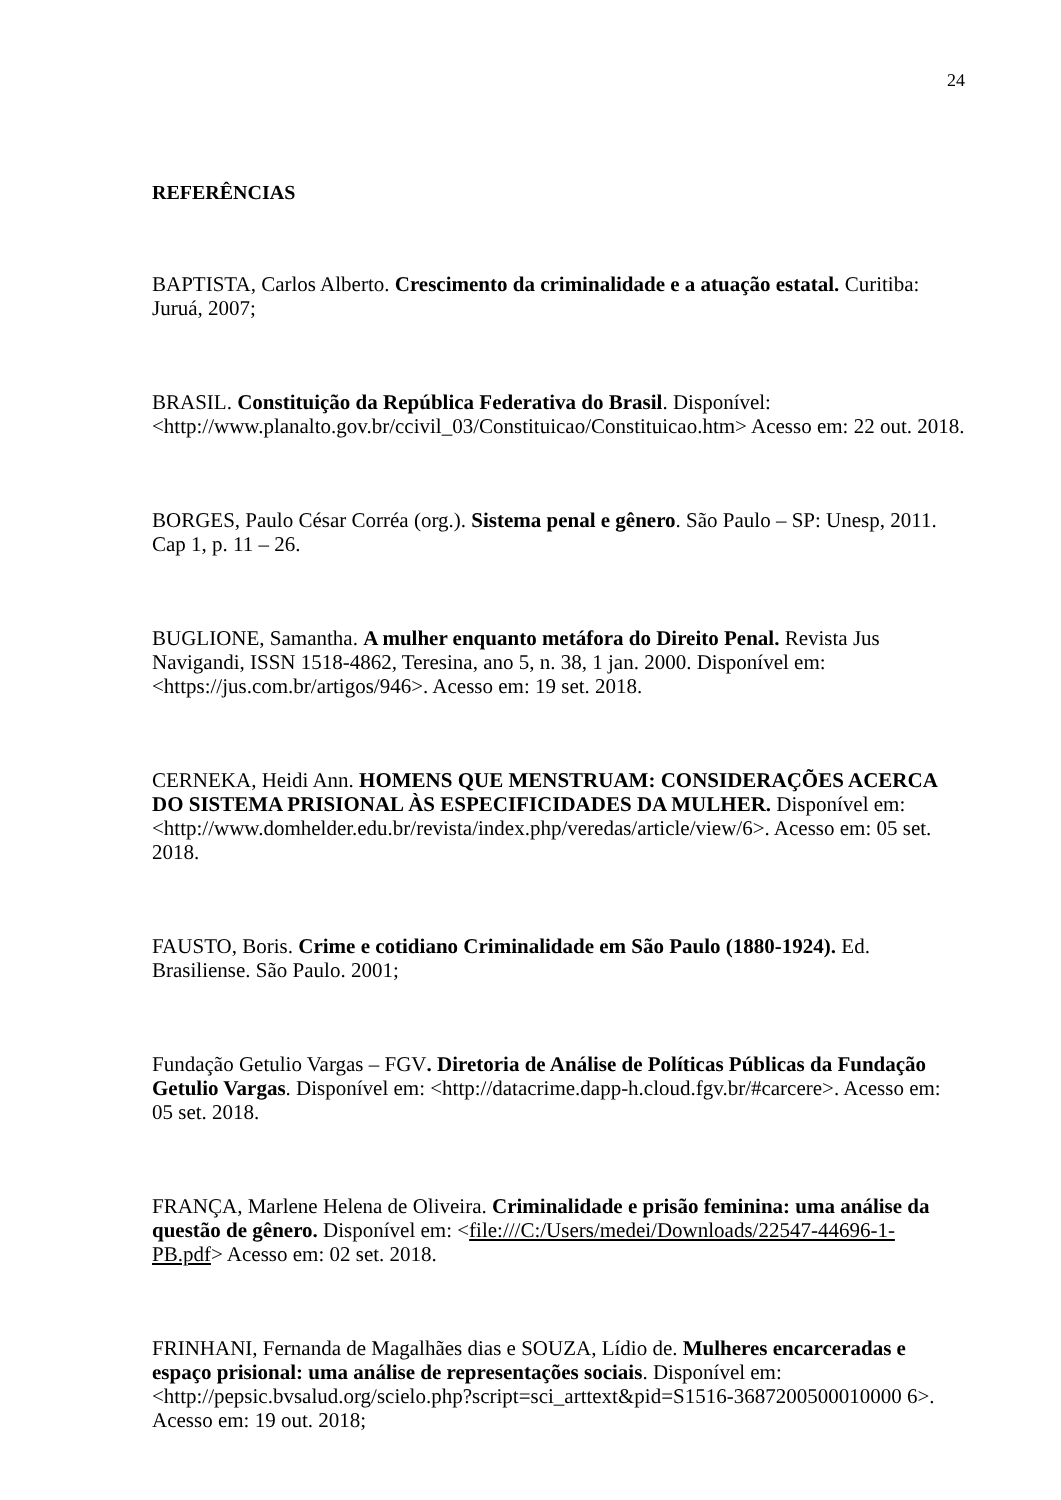24
REFERÊNCIAS
BAPTISTA, Carlos Alberto. Crescimento da criminalidade e a atuação estatal. Curitiba: Juruá, 2007;
BRASIL. Constituição da República Federativa do Brasil. Disponível: <http://www.planalto.gov.br/ccivil_03/Constituicao/Constituicao.htm> Acesso em: 22 out. 2018.
BORGES, Paulo César Corréa (org.). Sistema penal e gênero. São Paulo – SP: Unesp, 2011. Cap 1, p. 11 – 26.
BUGLIONE, Samantha. A mulher enquanto metáfora do Direito Penal. Revista Jus Navigandi, ISSN 1518-4862, Teresina, ano 5, n. 38, 1 jan. 2000. Disponível em: <https://jus.com.br/artigos/946>. Acesso em: 19 set. 2018.
CERNEKA, Heidi Ann. HOMENS QUE MENSTRUAM: CONSIDERAÇÕES ACERCA DO SISTEMA PRISIONAL ÀS ESPECIFICIDADES DA MULHER. Disponível em: <http://www.domhelder.edu.br/revista/index.php/veredas/article/view/6>. Acesso em: 05 set. 2018.
FAUSTO, Boris. Crime e cotidiano Criminalidade em São Paulo (1880-1924). Ed. Brasiliense. São Paulo. 2001;
Fundação Getulio Vargas – FGV. Diretoria de Análise de Políticas Públicas da Fundação Getulio Vargas. Disponível em: <http://datacrime.dapp-h.cloud.fgv.br/#carcere>. Acesso em: 05 set. 2018.
FRANÇA, Marlene Helena de Oliveira. Criminalidade e prisão feminina: uma análise da questão de gênero. Disponível em: <file:///C:/Users/medei/Downloads/22547-44696-1-PB.pdf> Acesso em: 02 set. 2018.
FRINHANI, Fernanda de Magalhães dias e SOUZA, Lídio de. Mulheres encarceradas e espaço prisional: uma análise de representações sociais. Disponível em: <http://pepsic.bvsalud.org/scielo.php?script=sci_arttext&pid=S1516-3687200500010000 6>. Acesso em: 19 out. 2018;